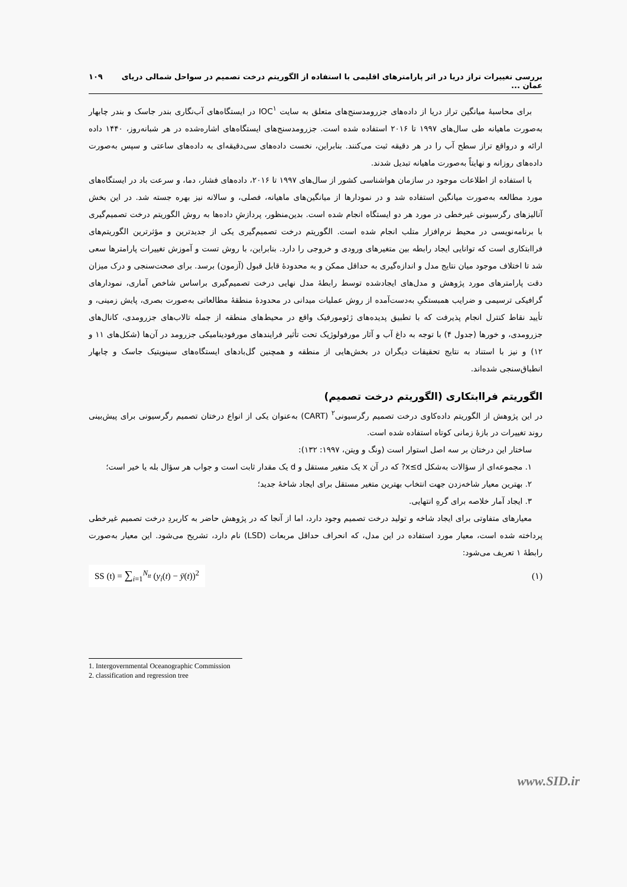بررسی تغییرات تراز دریا در اثر پارامترهای اقلیمی با استفاده از الگوریتم درخت تصمیم در سواحل شمالی دریای عمان ... ۱۰۹
برای محاسبهٔ میانگین تراز دریا از داده‌های جزرومدسنج‌های متعلق به سایت IOC<sup>۱</sup> در ایستگاه‌های آب‌نگاری بندر جاسک و بندر چابهار به‌صورت ماهیانه طی سال‌های ۱۹۹۷ تا ۲۰۱۶ استفاده شده است. جزرومدسنج‌های ایستگاه‌های اشاره‌شده در هر شبانه‌روز، ۱۴۴۰ داده ارائه و درواقع تراز سطح آب را در هر دقیقه ثبت می‌کنند. بنابراین، نخست داده‌های سی‌دقیقه‌ای به داده‌های ساعتی و سپس به‌صورت داده‌های روزانه و نهایتاً به‌صورت ماهیانه تبدیل شدند.
با استفاده از اطلاعات موجود در سازمان هواشناسی کشور از سال‌های ۱۹۹۷ تا ۲۰۱۶، داده‌های فشار، دما، و سرعت باد در ایستگاه‌های مورد مطالعه به‌صورت میانگین استفاده شد و در نمودارها از میانگین‌های ماهیانه، فصلی، و سالانه نیز بهره جسته شد. در این بخش آنالیزهای رگرسیونی غیرخطی در مورد هر دو ایستگاه انجام شده است. بدین‌منظور، پردازشِ داده‌ها به روش الگوریتم درخت تصمیم‌گیری با برنامه‌نویسی در محیط نرم‌افزار متلب انجام شده است. الگوریتم درخت تصمیم‌گیری یکی از جدیدترین و مؤثرترین الگوریتم‌های فراابتکاری است که توانایی ایجاد رابطه بین متغیرهای ورودی و خروجی را دارد. بنابراین، با روش تست و آموزش تغییرات پارامترها سعی شد تا اختلاف موجود میان نتایج مدل و اندازه‌گیری به حداقل ممکن و به محدودهٔ قابل قبول (آزمون) برسد. برای صحت‌سنجی و درک میزان دقت پارامترهای مورد پژوهش و مدل‌های ایجادشده توسط رابطهٔ مدل نهایی درخت تصمیم‌گیری براساس شاخص آماری، نمودارهای گرافیکی ترسیمی و ضرایب همبستگیِ به‌دست‌آمده از روش عملیات میدانی در محدودهٔ منطقهٔ مطالعاتی به‌صورت بصری، پایش زمینی، و تأیید نقاط کنترل انجام پذیرفت که با تطبیق پدیده‌های ژئومورفیک واقع در محیط‌های منطقه از جمله تالاب‌های جزرومدی، کانال‌های جزرومدی، و خورها (جدول ۴) با توجه به داغ آب و آثار مورفولوژیک تحت تأثیر فرایندهای مورفودینامیکی جزرومد در آن‌ها (شکل‌های ۱۱ و ۱۲) و نیز با استناد به نتایج تحقیقات دیگران در بخش‌هایی از منطقه و همچنین گل‌بادهای ایستگاه‌های سینوپتیک جاسک و چابهار انطباق‌سنجی شده‌اند.
الگوریتم فراابتکاری (الگوریتم درخت تصمیم)
در این پژوهش از الگوریتم داده‌کاوی درخت تصمیم رگرسیونی<sup>۲</sup> (CART) به‌عنوان یکی از انواع درختان تصمیم رگرسیونی برای پیش‌بینی روند تغییرات در بازهٔ زمانی کوتاه استفاده شده است.
ساختار این درختان بر سه اصل استوار است (ونگ و ویتن، ۱۹۹۷: ۱۳۲):
۱. مجموعه‌ای از سؤالات به‌شکل x≤d? که در آن x یک متغیر مستقل و d یک مقدار ثابت است و جواب هر سؤال بله یا خیر است؛
۲. بهترین معیار شاخه‌زدن جهت انتخاب بهترین متغیر مستقل برای ایجاد شاخهٔ جدید؛
۳. ایجاد آمار خلاصه برای گرهِ انتهایی.
معیارهای متفاوتی برای ایجاد شاخه و تولید درخت تصمیم وجود دارد، اما از آنجا که در پژوهش حاضر به کاربردِ درخت تصمیم غیرخطی پرداخته شده است، معیار مورد استفاده در این مدل، که انحراف حداقل مربعات (LSD) نام دارد، تشریح می‌شود. این معیار به‌صورت رابطهٔ ۱ تعریف می‌شود:
SS (t) = ∑<sub>i=1</sub><sup>N<sub>tt</sub></sup> (y<sub>i</sub>(t) − ȳ(t))<sup>2</sup> (۱)
1. Intergovernmental Oceanographic Commission
2. classification and regression tree
www.SID.ir